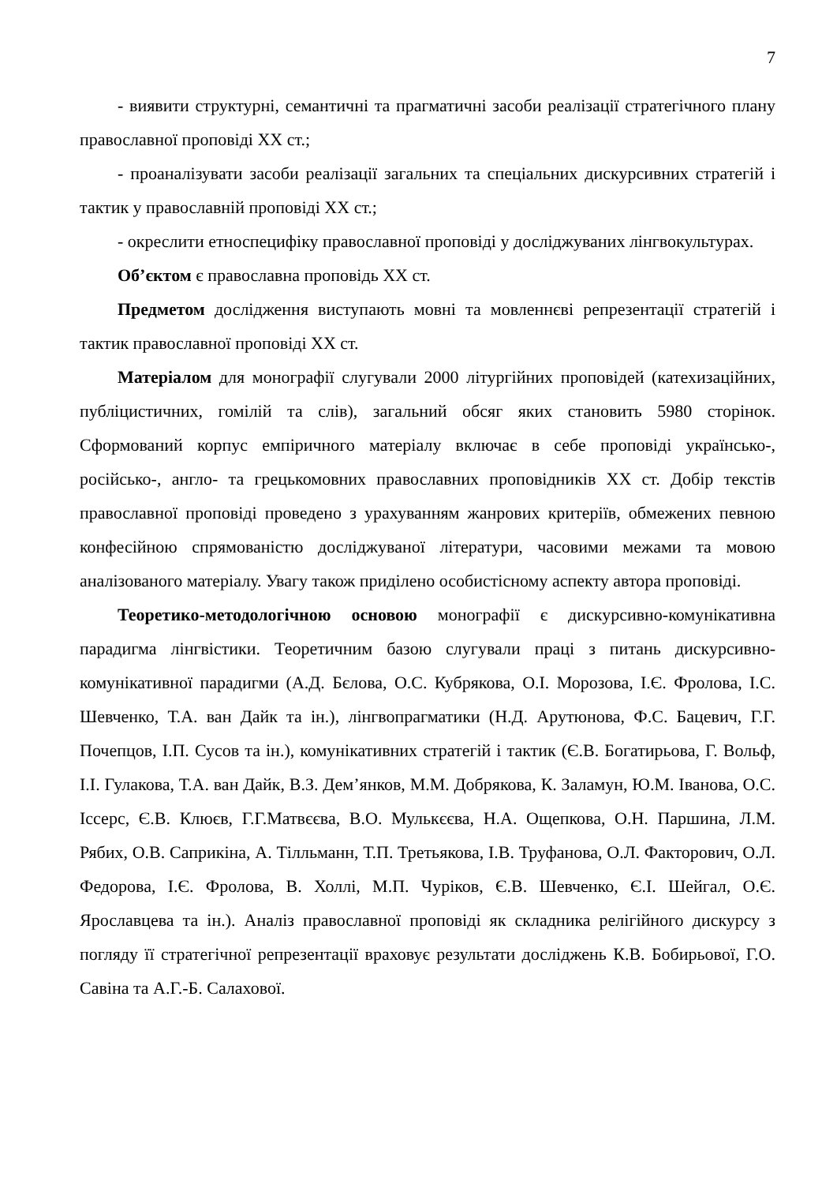7
- виявити структурні, семантичні та прагматичні засоби реалізації стратегічного плану православної проповіді XX ст.;
- проаналізувати засоби реалізації загальних та спеціальних дискурсивних стратегій і тактик у православній проповіді XX ст.;
- окреслити етноспецифіку православної проповіді у досліджуваних лінгвокультурах.
Об’єктом є православна проповідь XX ст.
Предметом дослідження виступають мовні та мовленнєві репрезентації стратегій і тактик православної проповіді XX ст.
Матеріалом для монографії слугували 2000 літургійних проповідей (катехизаційних, публіцистичних, гомілій та слів), загальний обсяг яких становить 5980 сторінок. Сформований корпус емпіричного матеріалу включає в себе проповіді українсько-, російсько-, англо- та грецькомовних православних проповідників XX ст. Добір текстів православної проповіді проведено з урахуванням жанрових критеріїв, обмежених певною конфесійною спрямованістю досліджуваної літератури, часовими межами та мовою аналізованого матеріалу. Увагу також приділено особистісному аспекту автора проповіді.
Теоретико-методологічною основою монографії є дискурсивно-комунікативна парадигма лінгвістики. Теоретичним базою слугували праці з питань дискурсивно-комунікативної парадигми (А.Д. Бєлова, О.С. Кубрякова, О.І. Морозова, І.Є. Фролова, І.С. Шевченко, Т.А. ван Дайк та ін.), лінгвопрагматики (Н.Д. Арутюнова, Ф.С. Бацевич, Г.Г. Почепцов, І.П. Сусов та ін.), комунікативних стратегій і тактик (Є.В. Богатирьова, Г. Вольф, І.І. Гулакова, Т.А. ван Дайк, В.З. Дем’янков, М.М. Добрякова, К. Заламун, Ю.М. Іванова, О.С. Іссерс, Є.В. Клюєв, Г.Г.Матвєєва, В.О. Мулькєєва, Н.А. Ощепкова, О.Н. Паршина, Л.М. Рябих, О.В. Саприкіна, А. Тілльманн, Т.П. Третьякова, І.В. Труфанова, О.Л. Факторович, О.Л. Федорова, І.Є. Фролова, В. Холлі, М.П. Чуріков, Є.В. Шевченко, Є.І. Шейгал, О.Є. Ярославцева та ін.). Аналіз православної проповіді як складника релігійного дискурсу з погляду її стратегічної репрезентації враховує результати досліджень К.В. Бобирьової, Г.О. Савіна та А.Г.-Б. Салахової.